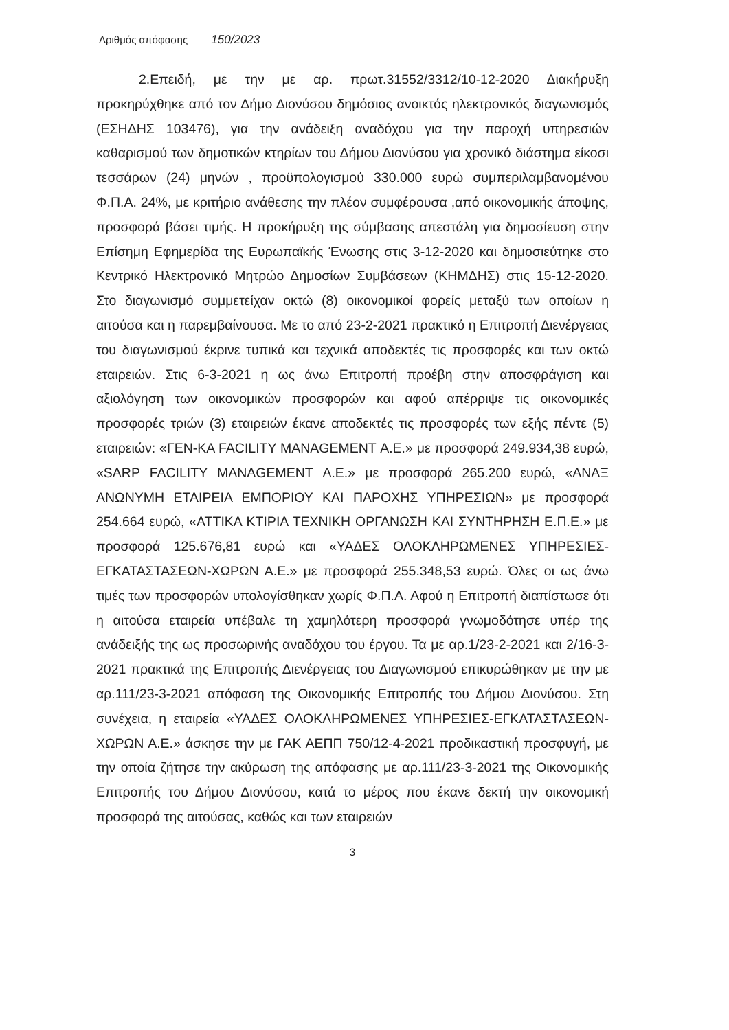Αριθμός απόφασης 150/2023
2.Επειδή, με την με αρ. πρωτ.31552/3312/10-12-2020 Διακήρυξη προκηρύχθηκε από τον Δήμο Διονύσου δημόσιος ανοικτός ηλεκτρονικός διαγωνισμός (ΕΣΗΔΗΣ 103476), για την ανάδειξη αναδόχου για την παροχή υπηρεσιών καθαρισμού των δημοτικών κτηρίων του Δήμου Διονύσου για χρονικό διάστημα είκοσι τεσσάρων (24) μηνών , προϋπολογισμού 330.000 ευρώ συμπεριλαμβανομένου Φ.Π.Α. 24%, με κριτήριο ανάθεσης την πλέον συμφέρουσα ,από οικονομικής άποψης, προσφορά βάσει τιμής. Η προκήρυξη της σύμβασης απεστάλη για δημοσίευση στην Επίσημη Εφημερίδα της Ευρωπαϊκής Ένωσης στις 3-12-2020 και δημοσιεύτηκε στο Κεντρικό Ηλεκτρονικό Μητρώο Δημοσίων Συμβάσεων (ΚΗΜΔΗΣ) στις 15-12-2020. Στο διαγωνισμό συμμετείχαν οκτώ (8) οικονομικοί φορείς μεταξύ των οποίων η αιτούσα και η παρεμβαίνουσα. Με το από 23-2-2021 πρακτικό η Επιτροπή Διενέργειας του διαγωνισμού έκρινε τυπικά και τεχνικά αποδεκτές τις προσφορές και των οκτώ εταιρειών. Στις 6-3-2021 η ως άνω Επιτροπή προέβη στην αποσφράγιση και αξιολόγηση των οικονομικών προσφορών και αφού απέρριψε τις οικονομικές προσφορές τριών (3) εταιρειών έκανε αποδεκτές τις προσφορές των εξής πέντε (5) εταιρειών: «ΓΕΝ-ΚΑ FACILITY MANAGEMENT Α.Ε.» με προσφορά 249.934,38 ευρώ, «SARP FACILITY MANAGEMENT Α.Ε.» με προσφορά 265.200 ευρώ, «ΑΝΑΞ ΑΝΩΝΥΜΗ ΕΤΑΙΡΕΙΑ ΕΜΠΟΡΙΟΥ ΚΑΙ ΠΑΡΟΧΗΣ ΥΠΗΡΕΣΙΩΝ» με προσφορά 254.664 ευρώ, «ΑΤΤΙΚΑ ΚΤΙΡΙΑ ΤΕΧΝΙΚΗ ΟΡΓΑΝΩΣΗ ΚΑΙ ΣΥΝΤΗΡΗΣΗ Ε.Π.Ε.» με προσφορά 125.676,81 ευρώ και «ΥΑΔΕΣ ΟΛΟΚΛΗΡΩΜΕΝΕΣ ΥΠΗΡΕΣΙΕΣ-ΕΓΚΑΤΑΣΤΑΣΕΩΝ-ΧΩΡΩΝ Α.Ε.» με προσφορά 255.348,53 ευρώ. Όλες οι ως άνω τιμές των προσφορών υπολογίσθηκαν χωρίς Φ.Π.Α. Αφού η Επιτροπή διαπίστωσε ότι η αιτούσα εταιρεία υπέβαλε τη χαμηλότερη προσφορά γνωμοδότησε υπέρ της ανάδειξής της ως προσωρινής αναδόχου του έργου. Τα με αρ.1/23-2-2021 και 2/16-3-2021 πρακτικά της Επιτροπής Διενέργειας του Διαγωνισμού επικυρώθηκαν με την με αρ.111/23-3-2021 απόφαση της Οικονομικής Επιτροπής του Δήμου Διονύσου. Στη συνέχεια, η εταιρεία «ΥΑΔΕΣ ΟΛΟΚΛΗΡΩΜΕΝΕΣ ΥΠΗΡΕΣΙΕΣ-ΕΓΚΑΤΑΣΤΑΣΕΩΝ-ΧΩΡΩΝ Α.Ε.» άσκησε την με ΓΑΚ ΑΕΠΠ 750/12-4-2021 προδικαστική προσφυγή, με την οποία ζήτησε την ακύρωση της απόφασης με αρ.111/23-3-2021 της Οικονομικής Επιτροπής του Δήμου Διονύσου, κατά το μέρος που έκανε δεκτή την οικονομική προσφορά της αιτούσας, καθώς και των εταιρειών
3